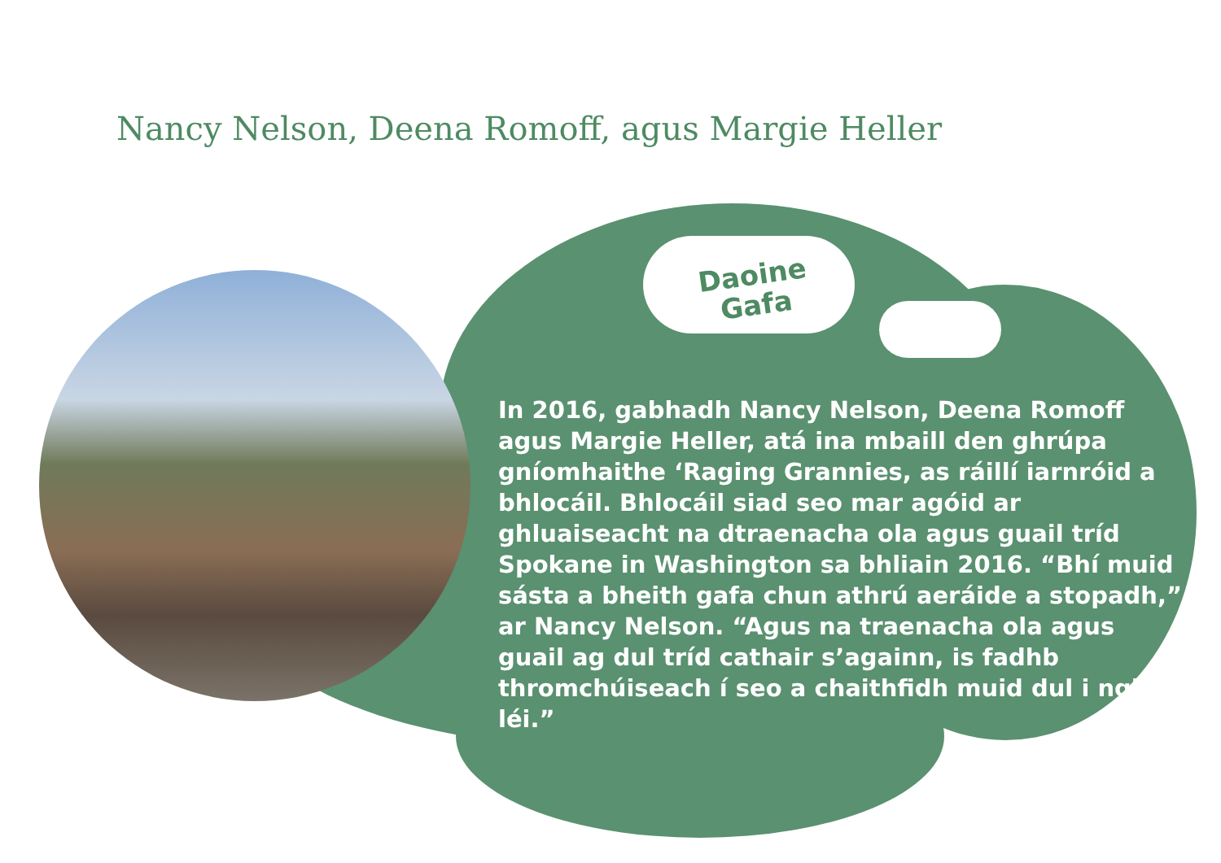Nancy Nelson, Deena Romoff, agus Margie Heller
Daoine
Gafa
In 2016, gabhadh Nancy Nelson, Deena Romoff agus Margie Heller, atá ina mbaill den ghrúpa gníomhaithe ‘Raging Grannies, as ráillí iarnróid a bhlocáil. Bhlocáil siad seo mar agóid ar ghluaiseacht na dtraenacha ola agus guail tríd Spokane in Washington sa bhliain 2016. “Bhí muid sásta a bheith gafa chun athrú aeráide a stopadh,” ar Nancy Nelson. “Agus na traenacha ola agus guail ag dul tríd cathair s’againn, is fadhb thromchúiseach í seo a chaithfidh muid dul i ngleic léi.”